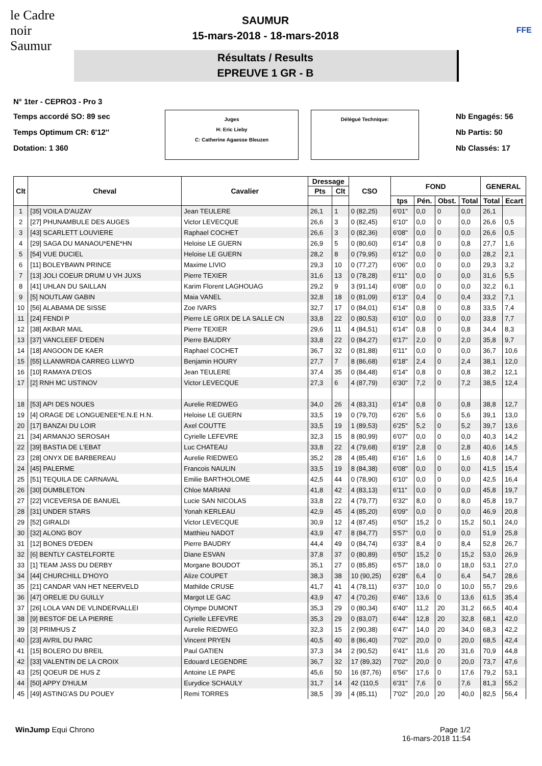le Cadre noir Saumur
SAUMUR
15-mars-2018 - 18-mars-2018
Résultats / Results
EPREUVE 1 GR - B
FFE
N° 1ter - CEPRO3 - Pro 3
Temps accordé SO: 89 sec
Temps Optimum CR: 6'12''
Dotation: 1 360
Juges
H: Eric Lieby
C: Catherine Agaesse Bleuzen
Délégué Technique:
Nb Engagés: 56
Nb Partis: 50
Nb Classés: 17
| Clt | Cheval | Cavalier | Dressage | | CSO | FOND | | | | GENERAL | |
| --- | --- | --- | --- | --- | --- | --- | --- | --- | --- | --- | --- |
| | | | Pts | Clt | | | | | | | |
| | | | | | | tps | Pén. | Obst. | Total | Total | Ecart |
| 1 | [35] VOILA D'AUZAY | Jean TEULERE | 26,1 | 1 | 0 (82,25) | 6'01" | 0,0 | 0 | 0,0 | 26,1 | |
| 2 | [27] PHUNAMBULE DES AUGES | Victor LEVECQUE | 26,6 | 3 | 0 (82,45) | 6'10" | 0,0 | 0 | 0,0 | 26,6 | 0,5 |
| 3 | [43] SCARLETT LOUVIERE | Raphael COCHET | 26,6 | 3 | 0 (82,36) | 6'08" | 0,0 | 0 | 0,0 | 26,6 | 0,5 |
| 4 | [29] SAGA DU MANAOU*ENE*HN | Heloise LE GUERN | 26,9 | 5 | 0 (80,60) | 6'14" | 0,8 | 0 | 0,8 | 27,7 | 1,6 |
| 5 | [54] VUE DUCIEL | Heloise LE GUERN | 28,2 | 8 | 0 (79,95) | 6'12" | 0,0 | 0 | 0,0 | 28,2 | 2,1 |
| 6 | [11] BOLEYBAWN PRINCE | Maxime LIVIO | 29,3 | 10 | 0 (77,27) | 6'06" | 0,0 | 0 | 0,0 | 29,3 | 3,2 |
| 7 | [13] JOLI COEUR DRUM U VH JUXS | Pierre TEXIER | 31,6 | 13 | 0 (78,28) | 6'11" | 0,0 | 0 | 0,0 | 31,6 | 5,5 |
| 8 | [41] UHLAN DU SAILLAN | Karim Florent LAGHOUAG | 29,2 | 9 | 3 (91,14) | 6'08" | 0,0 | 0 | 0,0 | 32,2 | 6,1 |
| 9 | [5] NOUTLAW GABIN | Maia VANEL | 32,8 | 18 | 0 (81,09) | 6'13" | 0,4 | 0 | 0,4 | 33,2 | 7,1 |
| 10 | [56] ALABAMA DE SISSE | Zoe IVARS | 32,7 | 17 | 0 (84,01) | 6'14" | 0,8 | 0 | 0,8 | 33,5 | 7,4 |
| 11 | [24] FENDI P | Pierre LE GRIX DE LA SALLE CN | 33,8 | 22 | 0 (80,53) | 6'10" | 0,0 | 0 | 0,0 | 33,8 | 7,7 |
| 12 | [38] AKBAR MAIL | Pierre TEXIER | 29,6 | 11 | 4 (84,51) | 6'14" | 0,8 | 0 | 0,8 | 34,4 | 8,3 |
| 13 | [37] VANCLEEF D'EDEN | Pierre BAUDRY | 33,8 | 22 | 0 (84,27) | 6'17" | 2,0 | 0 | 2,0 | 35,8 | 9,7 |
| 14 | [18] ANGOON DE KAER | Raphael COCHET | 36,7 | 32 | 0 (81,88) | 6'11" | 0,0 | 0 | 0,0 | 36,7 | 10,6 |
| 15 | [55] LLANWRDA CARREG LLWYD | Benjamin HOURY | 27,7 | 7 | 8 (86,68) | 6'18" | 2,4 | 0 | 2,4 | 38,1 | 12,0 |
| 16 | [10] RAMAYA D'EOS | Jean TEULERE | 37,4 | 35 | 0 (84,48) | 6'14" | 0,8 | 0 | 0,8 | 38,2 | 12,1 |
| 17 | [2] RNH MC USTINOV | Victor LEVECQUE | 27,3 | 6 | 4 (87,79) | 6'30" | 7,2 | 0 | 7,2 | 38,5 | 12,4 |
| 18 | [53] API DES NOUES | Aurelie RIEDWEG | 34,0 | 26 | 4 (83,31) | 6'14" | 0,8 | 0 | 0,8 | 38,8 | 12,7 |
| 19 | [4] ORAGE DE LONGUENEE*E.N.E H.N. | Heloise LE GUERN | 33,5 | 19 | 0 (79,70) | 6'26" | 5,6 | 0 | 5,6 | 39,1 | 13,0 |
| 20 | [17] BANZAI DU LOIR | Axel COUTTE | 33,5 | 19 | 1 (89,53) | 6'25" | 5,2 | 0 | 5,2 | 39,7 | 13,6 |
| 21 | [34] ARMANJO SEROSAH | Cyrielle LEFEVRE | 32,3 | 15 | 8 (80,99) | 6'07" | 0,0 | 0 | 0,0 | 40,3 | 14,2 |
| 22 | [39] BASTIA DE L'EBAT | Luc CHATEAU | 33,8 | 22 | 4 (79,68) | 6'19" | 2,8 | 0 | 2,8 | 40,6 | 14,5 |
| 23 | [28] ONYX DE BARBEREAU | Aurelie RIEDWEG | 35,2 | 28 | 4 (85,48) | 6'16" | 1,6 | 0 | 1,6 | 40,8 | 14,7 |
| 24 | [45] PALERME | Francois NAULIN | 33,5 | 19 | 8 (84,38) | 6'08" | 0,0 | 0 | 0,0 | 41,5 | 15,4 |
| 25 | [51] TEQUILA DE CARNAVAL | Emilie BARTHOLOME | 42,5 | 44 | 0 (78,90) | 6'10" | 0,0 | 0 | 0,0 | 42,5 | 16,4 |
| 26 | [30] DUMBLETON | Chloe MARIANI | 41,8 | 42 | 4 (83,13) | 6'11" | 0,0 | 0 | 0,0 | 45,8 | 19,7 |
| 27 | [22] VICEVERSA DE BANUEL | Lucie SAN NICOLAS | 33,8 | 22 | 4 (79,77) | 6'32" | 8,0 | 0 | 8,0 | 45,8 | 19,7 |
| 28 | [31] UNDER STARS | Yonah KERLEAU | 42,9 | 45 | 4 (85,20) | 6'09" | 0,0 | 0 | 0,0 | 46,9 | 20,8 |
| 29 | [52] GIRALDI | Victor LEVECQUE | 30,9 | 12 | 4 (87,45) | 6'50" | 15,2 | 0 | 15,2 | 50,1 | 24,0 |
| 30 | [32] ALONG BOY | Matthieu NADOT | 43,9 | 47 | 8 (84,77) | 5'57" | 0,0 | 0 | 0,0 | 51,9 | 25,8 |
| 31 | [12] BONES D'EDEN | Pierre BAUDRY | 44,4 | 49 | 0 (84,74) | 6'33" | 8,4 | 0 | 8,4 | 52,8 | 26,7 |
| 32 | [6] BENTLY CASTELFORTE | Diane ESVAN | 37,8 | 37 | 0 (80,89) | 6'50" | 15,2 | 0 | 15,2 | 53,0 | 26,9 |
| 33 | [1] TEAM JASS DU DERBY | Morgane BOUDOT | 35,1 | 27 | 0 (85,85) | 6'57" | 18,0 | 0 | 18,0 | 53,1 | 27,0 |
| 34 | [44] CHURCHILL D'HOYO | Alize COUPET | 38,3 | 38 | 10 (90,25) | 6'28" | 6,4 | 0 | 6,4 | 54,7 | 28,6 |
| 35 | [21] CANDAR VAN HET NEERVELD | Mathilde CRUSE | 41,7 | 41 | 4 (78,11) | 6'37" | 10,0 | 0 | 10,0 | 55,7 | 29,6 |
| 36 | [47] ORELIE DU GUILLY | Margot LE GAC | 43,9 | 47 | 4 (70,26) | 6'46" | 13,6 | 0 | 13,6 | 61,5 | 35,4 |
| 37 | [26] LOLA VAN DE VLINDERVALLEI | Olympe DUMONT | 35,3 | 29 | 0 (80,34) | 6'40" | 11,2 | 20 | 31,2 | 66,5 | 40,4 |
| 38 | [9] BESTOF DE LA PIERRE | Cyrielle LEFEVRE | 35,3 | 29 | 0 (83,07) | 6'44" | 12,8 | 20 | 32,8 | 68,1 | 42,0 |
| 39 | [3] PRIMHUS Z | Aurelie RIEDWEG | 32,3 | 15 | 2 (90,38) | 6'47" | 14,0 | 20 | 34,0 | 68,3 | 42,2 |
| 40 | [23] AVRIL DU PARC | Vincent PRYEN | 40,5 | 40 | 8 (86,40) | 7'02" | 20,0 | 0 | 20,0 | 68,5 | 42,4 |
| 41 | [15] BOLERO DU BREIL | Paul GATIEN | 37,3 | 34 | 2 (90,52) | 6'41" | 11,6 | 20 | 31,6 | 70,9 | 44,8 |
| 42 | [33] VALENTIN DE LA CROIX | Edouard LEGENDRE | 36,7 | 32 | 17 (89,32) | 7'02" | 20,0 | 0 | 20,0 | 73,7 | 47,6 |
| 43 | [25] QOEUR DE HUS Z | Antoine LE PAPE | 45,6 | 50 | 16 (87,76) | 6'56" | 17,6 | 0 | 17,6 | 79,2 | 53,1 |
| 44 | [50] APPY D'HULM | Eurydice SCHAULY | 31,7 | 14 | 42 (110,5 | 6'31" | 7,6 | 0 | 7,6 | 81,3 | 55,2 |
| 45 | [49] ASTING'AS DU POUEY | Remi TORRES | 38,5 | 39 | 4 (85,11) | 7'02" | 20,0 | 20 | 40,0 | 82,5 | 56,4 |
WinJump Equi Chrono Page 1/2
16-mars-2018 11:54